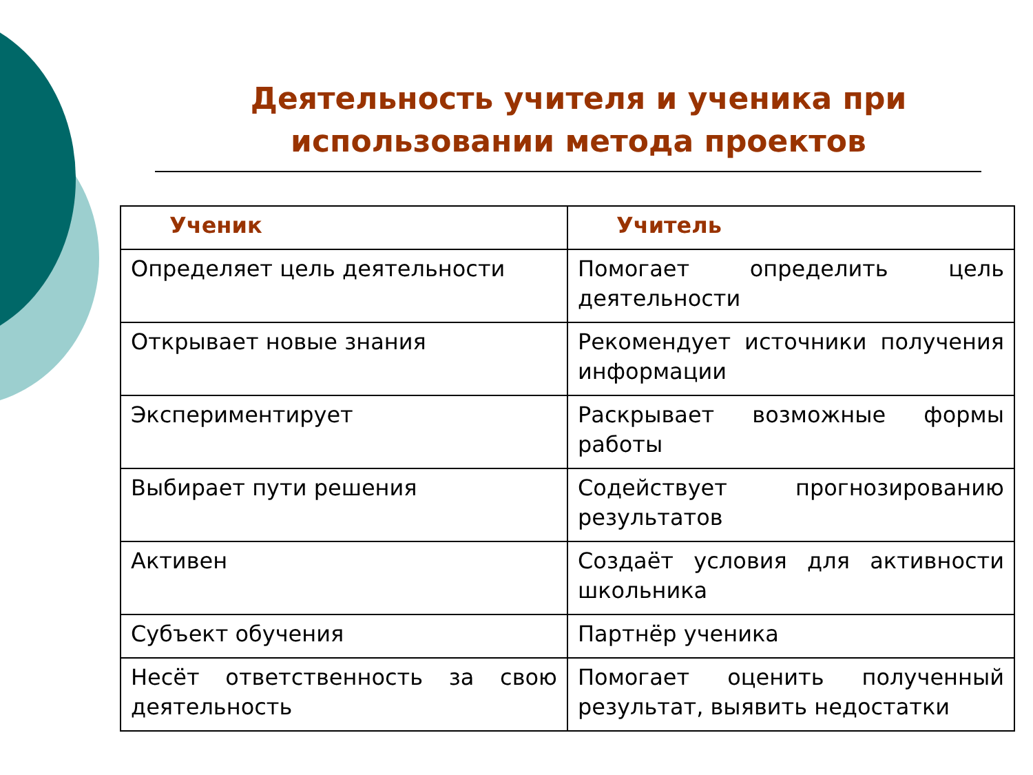Деятельность учителя и ученика при
использовании метода проектов
| Ученик | Учитель |
| --- | --- |
| Определяет цель деятельности | Помогает определить цель деятельности |
| Открывает новые знания | Рекомендует источники получения информации |
| Экспериментирует | Раскрывает возможные формы работы |
| Выбирает пути решения | Содействует прогнозированию результатов |
| Активен | Создаёт условия для активности школьника |
| Субъект обучения | Партнёр ученика |
| Несёт ответственность за свою деятельность | Помогает оценить полученный результат, выявить недостатки |